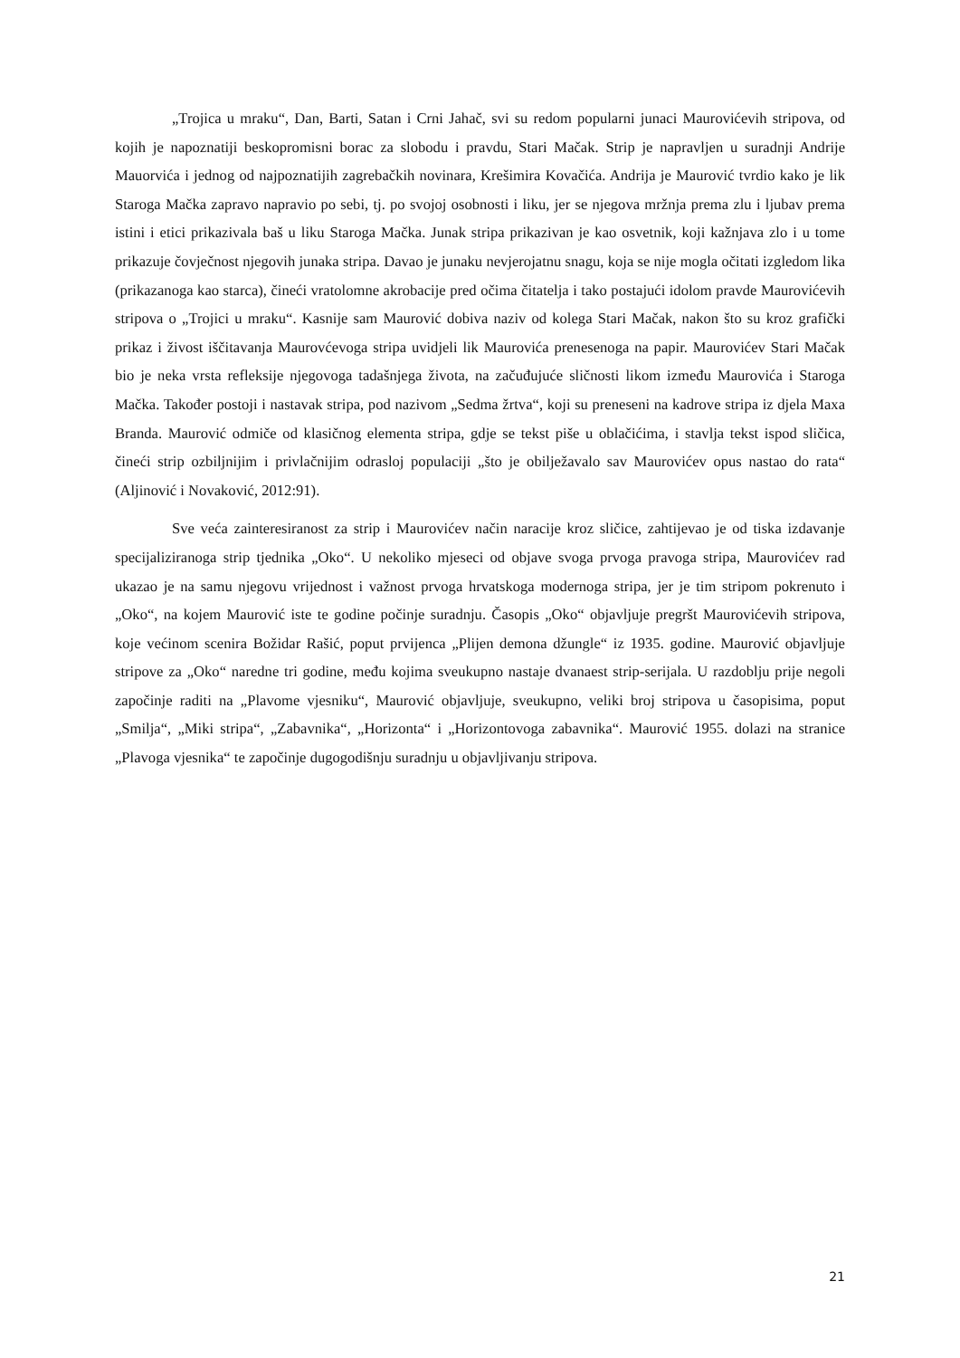„Trojica u mraku“, Dan, Barti, Satan i Crni Jahač, svi su redom popularni junaci Maurovićevih stripova, od kojih je napoznatiji beskopromisni borac za slobodu i pravdu, Stari Mačak. Strip je napravljen u suradnji Andrije Mauorvića i jednog od najpoznatijih zagrebačkih novinara, Krešimira Kovačića. Andrija je Maurović tvrdio kako je lik Staroga Mačka zapravo napravio po sebi, tj. po svojoj osobnosti i liku, jer se njegova mržnja prema zlu i ljubav prema istini i etici prikazivala baš u liku Staroga Mačka. Junak stripa prikazivan je kao osvetnik, koji kažnjava zlo i u tome prikazuje čovječnost njegovih junaka stripa. Davao je junaku nevjerojatnu snagu, koja se nije mogla očitati izgledom lika (prikazanoga kao starca), čineći vratolomne akrobacije pred očima čitatelja i tako postajući idolom pravde Maurovićevih stripova o „Trojici u mraku“. Kasnije sam Maurović dobiva naziv od kolega Stari Mačak, nakon što su kroz grafički prikaz i živost iščitavanja Maurovćevoga stripa uvidjeli lik Maurovića prenesenoga na papir. Maurovićev Stari Mačak bio je neka vrsta refleksije njegovoga tadašnjega života, na začuđujuće sličnosti likom između Maurovića i Staroga Mačka. Također postoji i nastavak stripa, pod nazivom „Sedma žrtva“, koji su preneseni na kadrove stripa iz djela Maxa Branda. Maurović odmiče od klasičnog elementa stripa, gdje se tekst piše u oblačićima, i stavlja tekst ispod sličica, čineći strip ozbiljnijim i privlačnijim odrasloj populaciji „što je obilježavalo sav Maurovićev opus nastao do rata“ (Aljinović i Novaković, 2012:91).
Sve veća zainteresiranost za strip i Maurovićev način naracije kroz sličice, zahtijevao je od tiska izdavanje specijaliziranoga strip tjednika „Oko“. U nekoliko mjeseci od objave svoga prvoga pravoga stripa, Maurovićev rad ukazao je na samu njegovu vrijednost i važnost prvoga hrvatskoga modernoga stripa, jer je tim stripom pokrenuto i „Oko“, na kojem Maurović iste te godine počinje suradnju. Časopis „Oko“ objavljuje pregršt Maurovićevih stripova, koje većinom scenira Božidar Rašić, poput prvijenca „Plijen demona džungle“ iz 1935. godine. Maurović objavljuje stripove za „Oko“ naredne tri godine, među kojima sveukupno nastaje dvanaest strip-serijala. U razdoblju prije negoli započinje raditi na „Plavome vjesniku“, Maurović objavljuje, sveukupno, veliki broj stripova u časopisima, poput „Smilja“, „Miki stripa“, „Zabavnika“, „Horizonta“ i „Horizontovoga zabavnika“. Maurović 1955. dolazi na stranice „Plavoga vjesnika“ te započinje dugogodišnju suradnju u objavljivanju stripova.
21